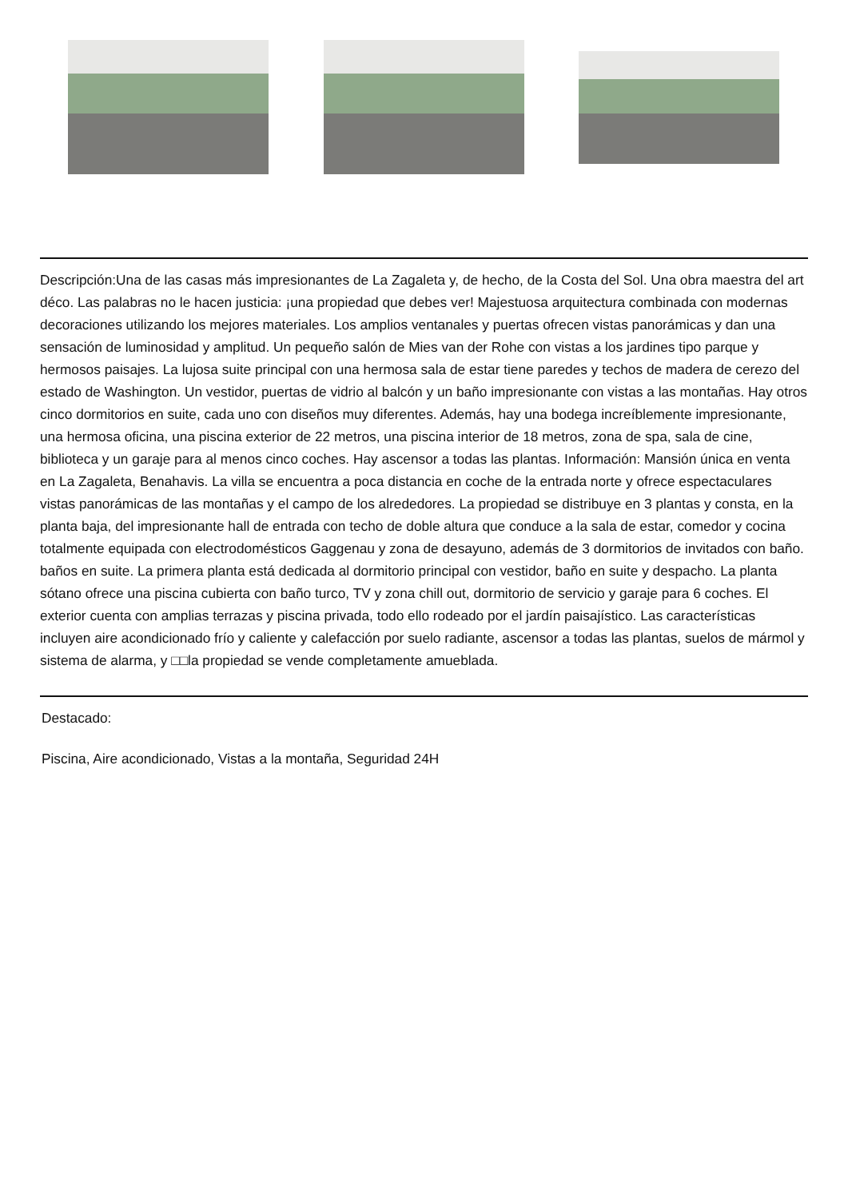Descripción:Una de las casas más impresionantes de La Zagaleta y, de hecho, de la Costa del Sol. Una obra maestra del art déco. Las palabras no le hacen justicia: ¡una propiedad que debes ver! Majestuosa arquitectura combinada con modernas decoraciones utilizando los mejores materiales. Los amplios ventanales y puertas ofrecen vistas panorámicas y dan una sensación de luminosidad y amplitud. Un pequeño salón de Mies van der Rohe con vistas a los jardines tipo parque y hermosos paisajes. La lujosa suite principal con una hermosa sala de estar tiene paredes y techos de madera de cerezo del estado de Washington. Un vestidor, puertas de vidrio al balcón y un baño impresionante con vistas a las montañas. Hay otros cinco dormitorios en suite, cada uno con diseños muy diferentes. Además, hay una bodega increíblemente impresionante, una hermosa oficina, una piscina exterior de 22 metros, una piscina interior de 18 metros, zona de spa, sala de cine, biblioteca y un garaje para al menos cinco coches. Hay ascensor a todas las plantas. Información: Mansión única en venta en La Zagaleta, Benahavis. La villa se encuentra a poca distancia en coche de la entrada norte y ofrece espectaculares vistas panorámicas de las montañas y el campo de los alrededores. La propiedad se distribuye en 3 plantas y consta, en la planta baja, del impresionante hall de entrada con techo de doble altura que conduce a la sala de estar, comedor y cocina totalmente equipada con electrodomésticos Gaggenau y zona de desayuno, además de 3 dormitorios de invitados con baño. baños en suite. La primera planta está dedicada al dormitorio principal con vestidor, baño en suite y despacho. La planta sótano ofrece una piscina cubierta con baño turco, TV y zona chill out, dormitorio de servicio y garaje para 6 coches. El exterior cuenta con amplias terrazas y piscina privada, todo ello rodeado por el jardín paisajístico. Las características incluyen aire acondicionado frío y caliente y calefacción por suelo radiante, ascensor a todas las plantas, suelos de mármol y sistema de alarma, y □□la propiedad se vende completamente amueblada.
Destacado:
Piscina, Aire acondicionado, Vistas a la montaña, Seguridad 24H